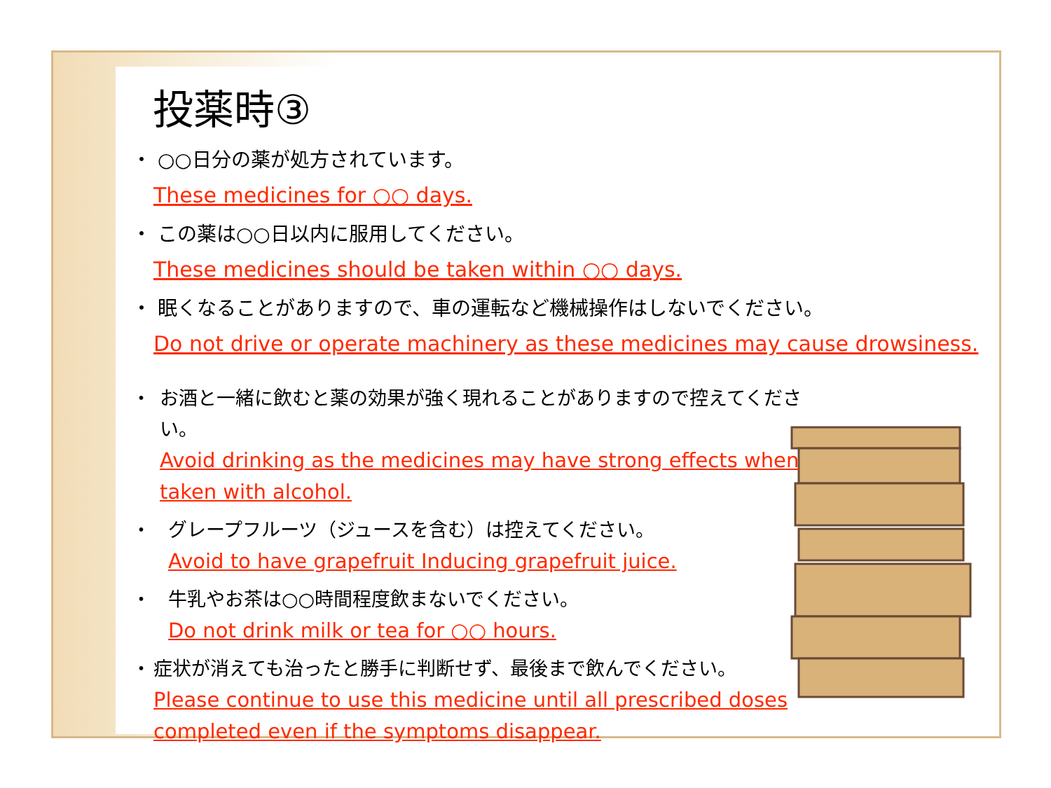投薬時③
・ ○○日分の薬が処方されています。
These medicines for ○○ days.
・ この薬は○○日以内に服用してください。
These medicines should be taken within ○○ days.
・ 眠くなることがありますので、車の運転など機械操作はしないでください。
Do not drive or operate machinery as these medicines may cause drowsiness.
・ お酒と一緒に飲むと薬の効果が強く現れることがありますので控えてください。
Avoid drinking as the medicines may have strong effects when taken with alcohol.
・ グレープフルーツ（ジュースを含む）は控えてください。
Avoid to have grapefruit Inducing grapefruit juice.
・ 牛乳やお茶は○○時間程度飲まないでください。
Do not drink milk or tea for ○○ hours.
・ 症状が消えても治ったと勝手に判断せず、最後まで飲んでください。
Please continue to use this medicine until all prescribed doses completed even if the symptoms disappear.